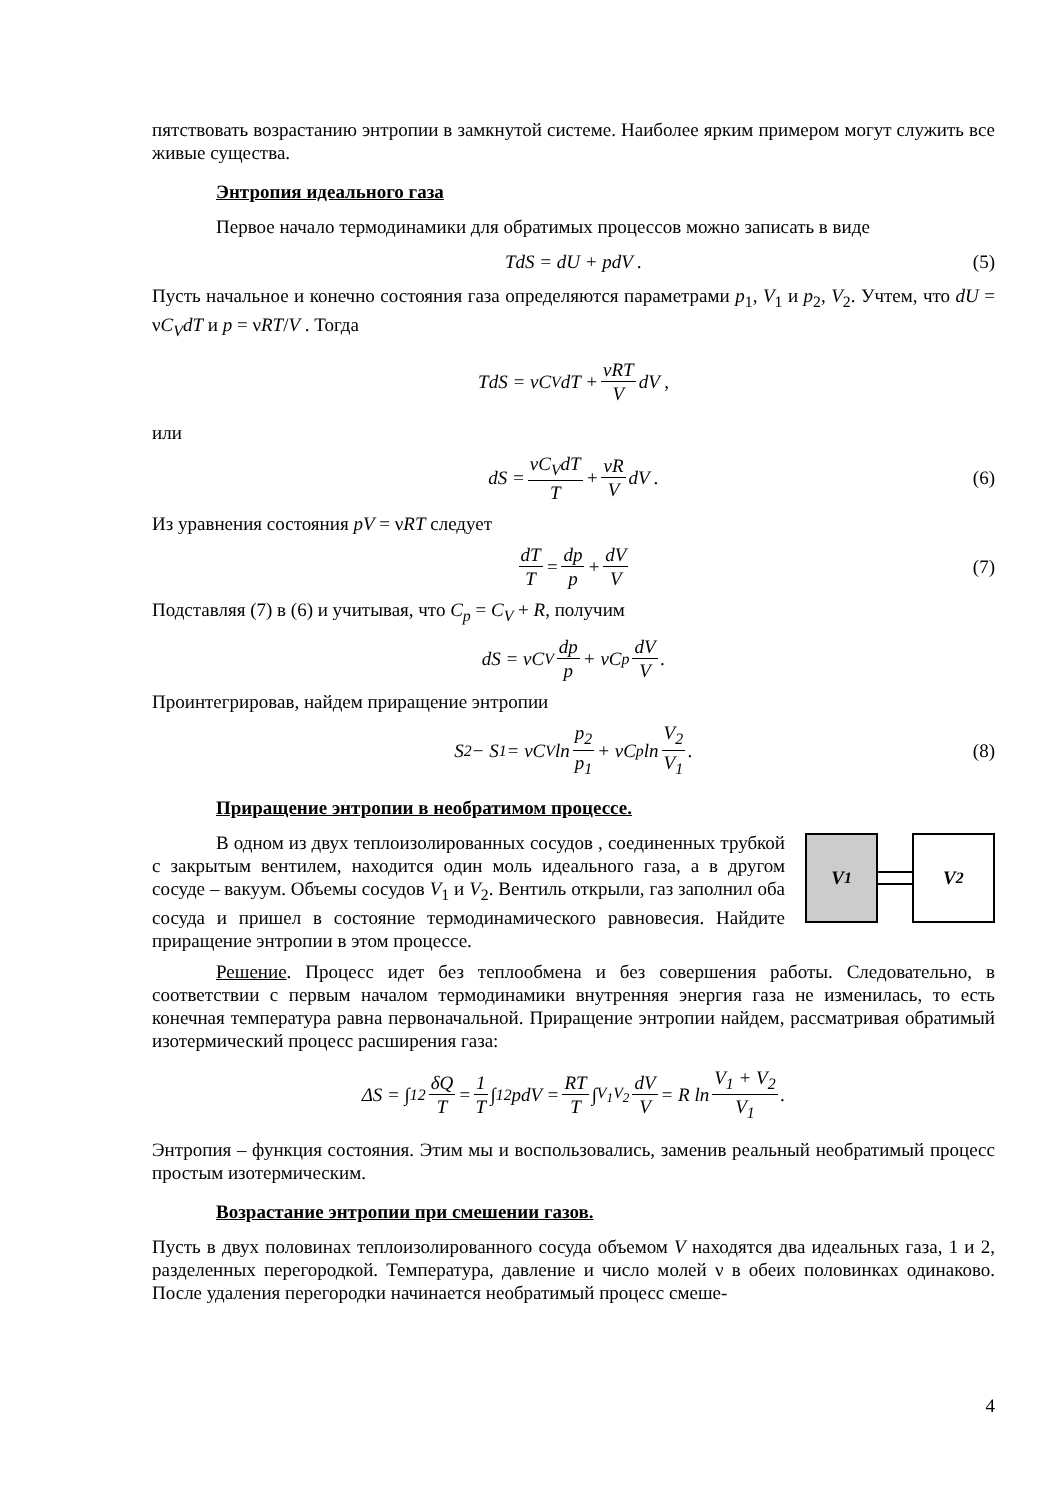пятствовать возрастанию энтропии в замкнутой системе. Наиболее ярким примером могут служить все живые существа.
Энтропия идеального газа
Первое начало термодинамики для обратимых процессов можно записать в виде
TdS = dU + pdV . (5)
Пусть начальное и конечно состояния газа определяются параметрами p<sub>1</sub>, V<sub>1</sub> и p<sub>2</sub>, V<sub>2</sub>. Учтем, что dU = νC<sub>V</sub>dT и p = νRT/V . Тогда
TdS = νC<sub>V</sub>dT + νRT V dV ,
или
dS = νC<sub>V</sub>dT T + νR V dV . (6)
Из уравнения состояния pV = νRT следует
dT T = dp p + dV V (7)
Подставляя (7) в (6) и учитывая, что C<sub>p</sub> = C<sub>V</sub> + R, получим
dS = νC<sub>V</sub> dp p + νC<sub>p</sub> dV V.
Проинтегрировав, найдем приращение энтропии
S<sub>2</sub> − S<sub>1</sub> = νC<sub>V</sub> ln p<sub>2</sub> p<sub>1</sub> + νC<sub>p</sub> ln V<sub>2</sub> V<sub>1</sub>. (8)
Приращение энтропии в необратимом процессе.
V<sub>1</sub> V<sub>2</sub>
В одном из двух теплоизолированных сосудов , соединенных трубкой с закрытым вентилем, находится один моль идеального газа, а в другом сосуде – вакуум. Объемы сосудов V<sub>1</sub> и V<sub>2</sub>. Вентиль открыли, газ заполнил оба сосуда и пришел в состояние термодинамического равновесия. Найдите приращение энтропии в этом процессе.
Решение. Процесс идет без теплообмена и без совершения работы. Следовательно, в соответствии с первым началом термодинамики внутренняя энергия газа не изменилась, то есть конечная температура равна первоначальной. Приращение энтропии найдем, рассматривая обратимый изотермический процесс расширения газа:
ΔS = ∫<sub>1</sub><sup>2</sup> δQ T = 1 T ∫<sub>1</sub><sup>2</sup> pdV = RT T ∫<sub>V<sub>1</sub></sub><sup>V<sub>2</sub></sup> dV V = R ln V<sub>1</sub> + V<sub>2</sub> V<sub>1</sub> .
Энтропия – функция состояния. Этим мы и воспользовались, заменив реальный необратимый процесс простым изотермическим.
Возрастание энтропии при смешении газов.
Пусть в двух половинах теплоизолированного сосуда объемом V находятся два идеальных газа, 1 и 2, разделенных перегородкой. Температура, давление и число молей ν в обеих половинках одинаково. После удаления перегородки начинается необратимый процесс смеше-
4